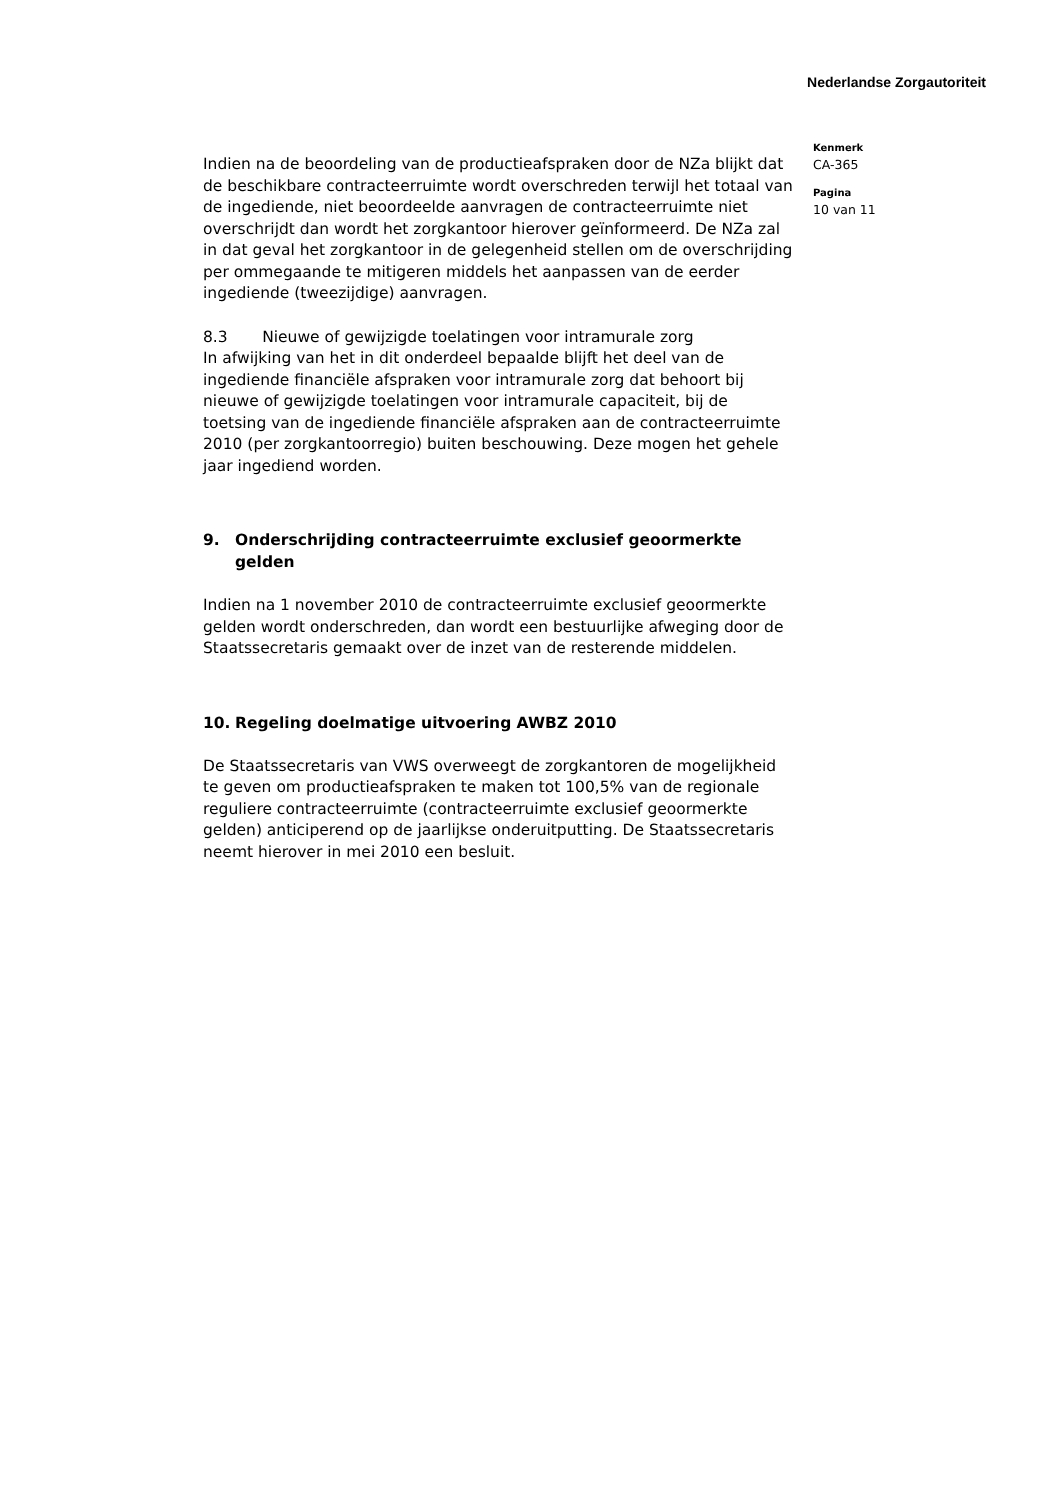Nederlandse Zorgautoriteit
Indien na de beoordeling van de productieafspraken door de NZa blijkt dat de beschikbare contracteerruimte wordt overschreden terwijl het totaal van de ingediende, niet beoordeelde aanvragen de contracteerruimte niet overschrijdt dan wordt het zorgkantoor hierover geïnformeerd. De NZa zal in dat geval het zorgkantoor in de gelegenheid stellen om de overschrijding per ommegaande te mitigeren middels het aanpassen van de eerder ingediende (tweezijdige) aanvragen.
8.3 Nieuwe of gewijzigde toelatingen voor intramurale zorg
In afwijking van het in dit onderdeel bepaalde blijft het deel van de ingediende financiële afspraken voor intramurale zorg dat behoort bij nieuwe of gewijzigde toelatingen voor intramurale capaciteit, bij de toetsing van de ingediende financiële afspraken aan de contracteerruimte 2010 (per zorgkantoorregio) buiten beschouwing. Deze mogen het gehele jaar ingediend worden.
9. Onderschrijding contracteerruimte exclusief geoormerkte gelden
Indien na 1 november 2010 de contracteerruimte exclusief geoormerkte gelden wordt onderschreden, dan wordt een bestuurlijke afweging door de Staatssecretaris gemaakt over de inzet van de resterende middelen.
10. Regeling doelmatige uitvoering AWBZ 2010
De Staatssecretaris van VWS overweegt de zorgkantoren de mogelijkheid te geven om productieafspraken te maken tot 100,5% van de regionale reguliere contracteerruimte (contracteerruimte exclusief geoormerkte gelden) anticiperend op de jaarlijkse onderuitputting. De Staatssecretaris neemt hierover in mei 2010 een besluit.
Kenmerk
CA-365
Pagina
10 van 11